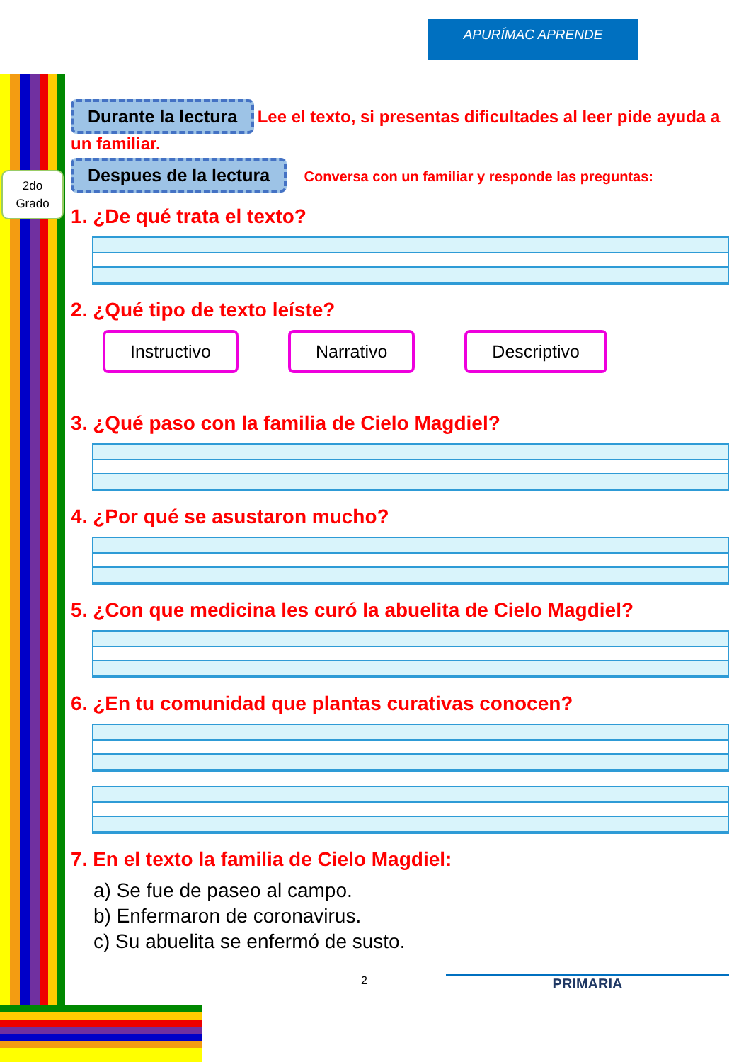APURÍMAC APRENDE
2do
Grado
Durante la lectura Lee el texto, si presentas dificultades al leer pide ayuda a un familiar.
Despues de la lectura Conversa con un familiar y responde las preguntas:
1. ¿De qué trata el texto?
2. ¿Qué tipo de texto leíste?
Instructivo Narrativo Descriptivo
3. ¿Qué paso con la familia de Cielo Magdiel?
4. ¿Por qué se asustaron mucho?
5. ¿Con que medicina les curó la abuelita de Cielo Magdiel?
6. ¿En tu comunidad que plantas curativas conocen?
7. En el texto la familia de Cielo Magdiel:
a) Se fue de paseo al campo.
b) Enfermaron de coronavirus.
c) Su abuelita se enfermó de susto.
2 PRIMARIA